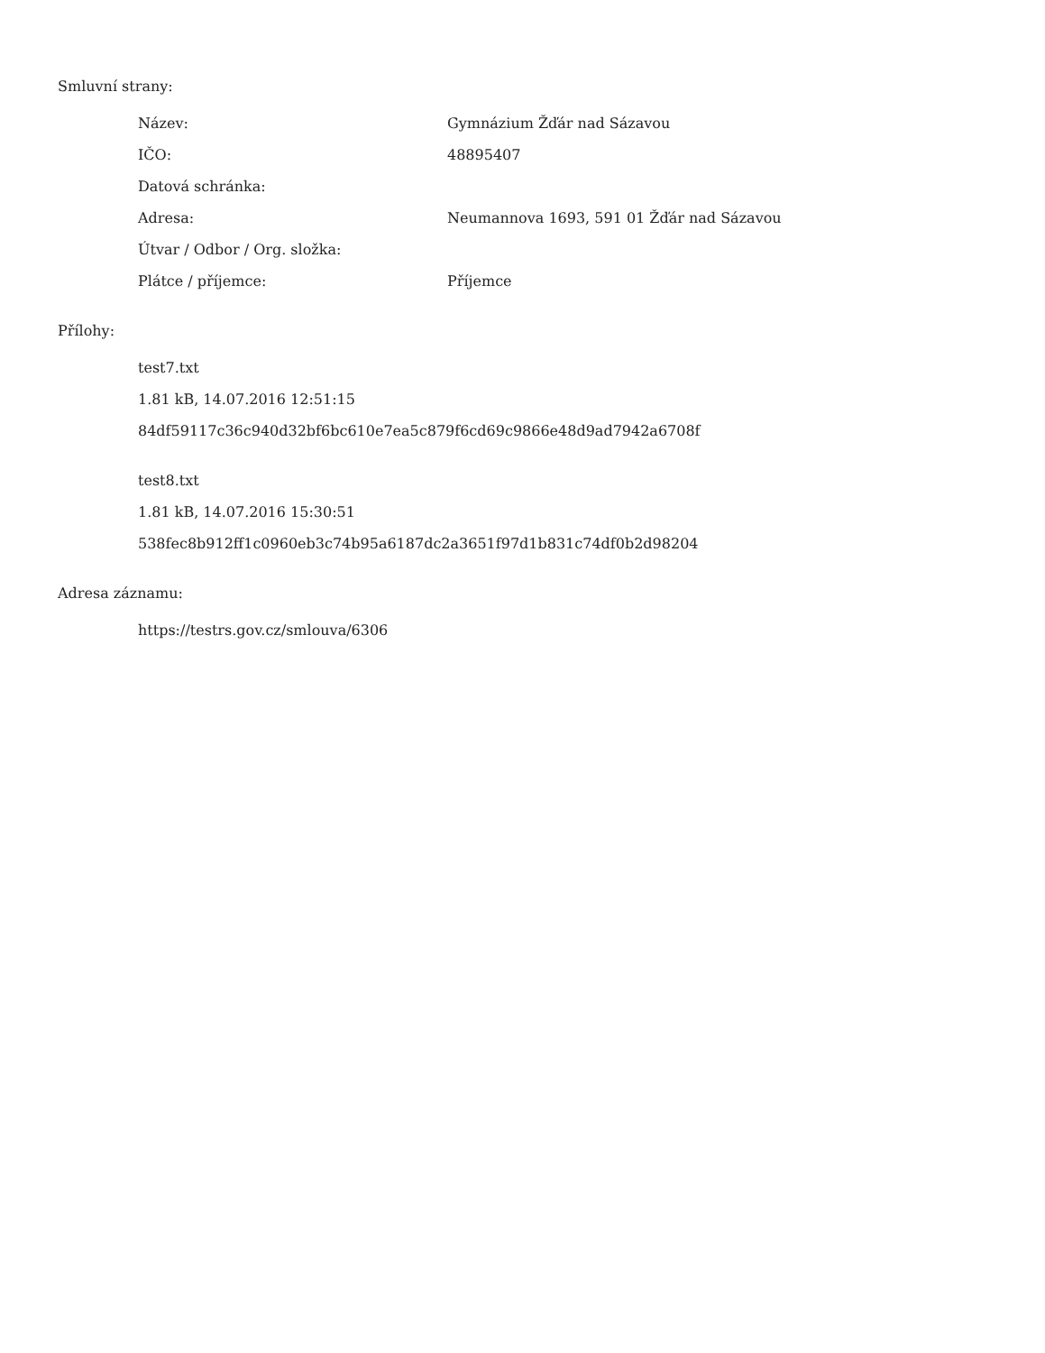Smluvní strany:
| Název: | Gymnázium Žďár nad Sázavou |
| IČO: | 48895407 |
| Datová schránka: | |
| Adresa: | Neumannova 1693, 591 01 Žďár nad Sázavou |
| Útvar / Odbor / Org. složka: | |
| Plátce / příjemce: | Příjemce |
Přílohy:
test7.txt
1.81 kB, 14.07.2016 12:51:15
84df59117c36c940d32bf6bc610e7ea5c879f6cd69c9866e48d9ad7942a6708f
test8.txt
1.81 kB, 14.07.2016 15:30:51
538fec8b912ff1c0960eb3c74b95a6187dc2a3651f97d1b831c74df0b2d98204
Adresa záznamu:
https://testrs.gov.cz/smlouva/6306